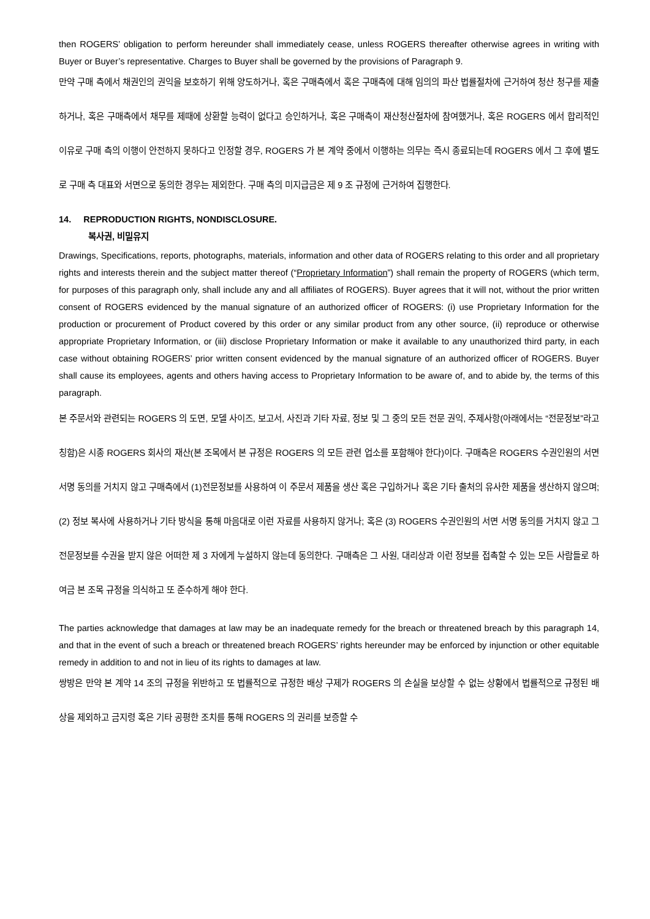then ROGERS’ obligation to perform hereunder shall immediately cease, unless ROGERS thereafter otherwise agrees in writing with Buyer or Buyer’s representative. Charges to Buyer shall be governed by the provisions of Paragraph 9.
만약 구매 측에서 채권인의 권익을 보호하기 위해 양도하거나, 혹은 구매측에서 혹은 구매측에 대해 임의의 파산 법률절차에 근거하여 청산 청구를 제출하거나, 혹은 구매측에서 채무를 제때에 상환할 능력이 없다고 승인하거나, 혹은 구매측이 재산청산절차에 참여했거나, 혹은 ROGERS 에서 합리적인 이유로 구매 측의 이행이 안전하지 못하다고 인정할 경우, ROGERS 가 본 계약 중에서 이행하는 의무는 즉시 종료되는데 ROGERS 에서 그 후에 별도로 구매 측 대표와 서면으로 동의한 경우는 제외한다. 구매 측의 미지급금은 제 9 조 규정에 근거하여 집행한다.
14. REPRODUCTION RIGHTS, NONDISCLOSURE.
복사권, 비밀유지
Drawings, Specifications, reports, photographs, materials, information and other data of ROGERS relating to this order and all proprietary rights and interests therein and the subject matter thereof (“Proprietary Information”) shall remain the property of ROGERS (which term, for purposes of this paragraph only, shall include any and all affiliates of ROGERS). Buyer agrees that it will not, without the prior written consent of ROGERS evidenced by the manual signature of an authorized officer of ROGERS: (i) use Proprietary Information for the production or procurement of Product covered by this order or any similar product from any other source, (ii) reproduce or otherwise appropriate Proprietary Information, or (iii) disclose Proprietary Information or make it available to any unauthorized third party, in each case without obtaining ROGERS’ prior written consent evidenced by the manual signature of an authorized officer of ROGERS. Buyer shall cause its employees, agents and others having access to Proprietary Information to be aware of, and to abide by, the terms of this paragraph.
본 주문서와 관련되는 ROGERS 의 도면, 모델 사이즈, 보고서, 사진과 기타 자료, 정보 및 그 중의 모든 전문 권익, 주제사항(아래에서는 “전문정보”라고 칭함)은 시종 ROGERS 회사의 재산(본 조목에서 본 규정은 ROGERS 의 모든 관련 업소를 포함해야 한다)이다. 구매측은 ROGERS 수권인원의 서면 서명 동의를 거치지 않고 구매측에서 (1)전문정보를 사용하여 이 주문서 제품을 생산 혹은 구입하거나 혹은 기타 출처의 유사한 제품을 생산하지 않으며; (2) 정보 복사에 사용하거나 기타 방식을 통해 마음대로 이런 자료를 사용하지 않거나; 혹은 (3) ROGERS 수권인원의 서면 서명 동의를 거치지 않고 그 전문정보를 수권을 받지 않은 어떠한 제 3 자에게 누설하지 않는데 동의한다. 구매측은 그 사원, 대리상과 이런 정보를 접촉할 수 있는 모든 사람들로 하여금 본 조목 규정을 의식하고 또 준수하게 해야 한다.
The parties acknowledge that damages at law may be an inadequate remedy for the breach or threatened breach by this paragraph 14, and that in the event of such a breach or threatened breach ROGERS’ rights hereunder may be enforced by injunction or other equitable remedy in addition to and not in lieu of its rights to damages at law.
쌍방은 만약 본 계약 14 조의 규정을 위반하고 또 법률적으로 규정한 배상 구제가 ROGERS 의 손실을 보상할 수 없는 상황에서 법률적으로 규정된 배상을 제외하고 금지령 혹은 기타 공평한 조치를 통해 ROGERS 의 권리를 보증할 수